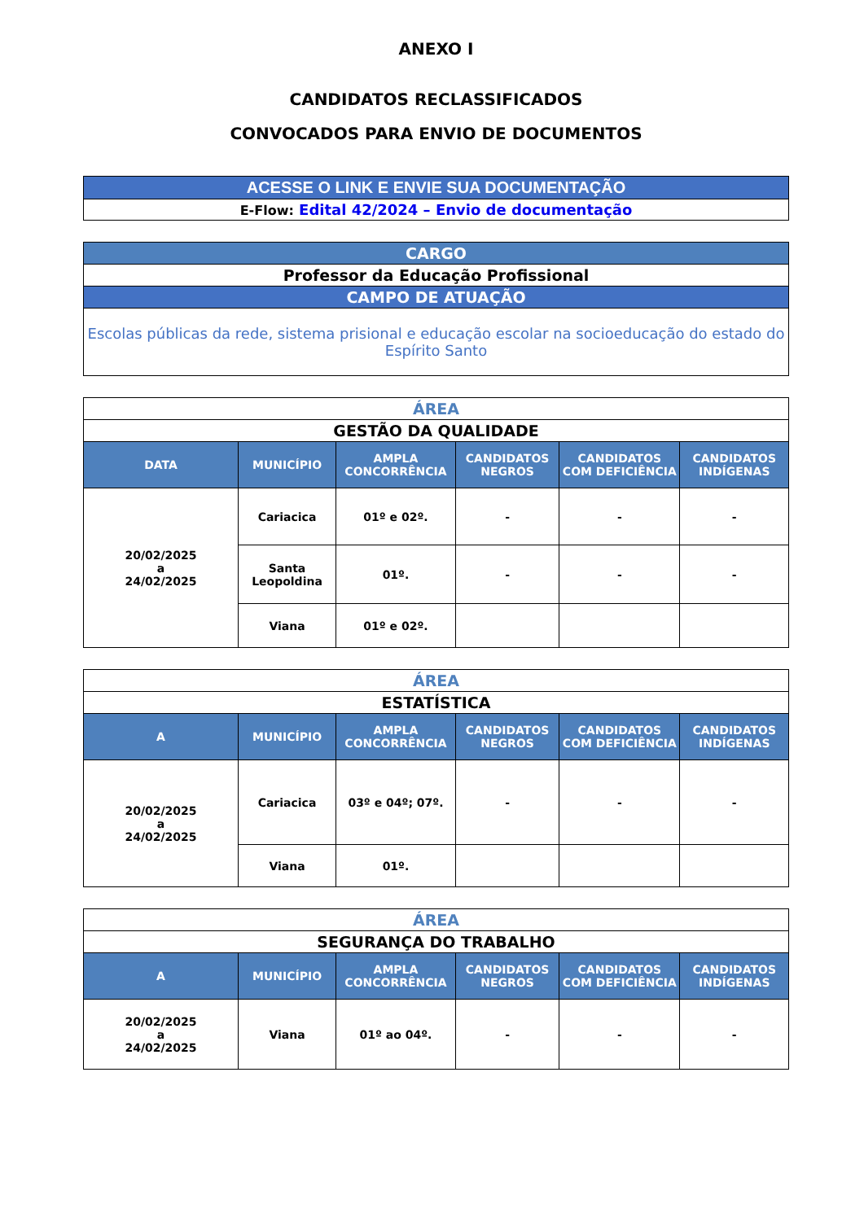ANEXO I
CANDIDATOS RECLASSIFICADOS
CONVOCADOS PARA ENVIO DE DOCUMENTOS
| ACESSE O LINK E ENVIE SUA DOCUMENTAÇÃO |
| E-Flow: Edital 42/2024 – Envio de documentação |
| CARGO |
| Professor da Educação Profissional |
| CAMPO DE ATUAÇÃO |
| Escolas públicas da rede, sistema prisional e educação escolar na socioeducação do estado do Espírito Santo |
| ÁREA | | | | | |
| GESTÃO DA QUALIDADE | | | | | |
| DATA | MUNICÍPIO | AMPLA CONCORRÊNCIA | CANDIDATOS NEGROS | CANDIDATOS COM DEFICIÊNCIA | CANDIDATOS INDÍGENAS |
| 20/02/2025 a 24/02/2025 | Cariacica | 01º e 02º. | - | - | - |
| | Santa Leopoldina | 01º. | - | - | - |
| | Viana | 01º e 02º. | | | |
| ÁREA | | | | | |
| ESTATÍSTICA | | | | | |
| A | MUNICÍPIO | AMPLA CONCORRÊNCIA | CANDIDATOS NEGROS | CANDIDATOS COM DEFICIÊNCIA | CANDIDATOS INDÍGENAS |
| 20/02/2025 a 24/02/2025 | Cariacica | 03º e 04º; 07º. | - | - | - |
| | Viana | 01º. | | | |
| ÁREA | | | | | |
| SEGURANÇA DO TRABALHO | | | | | |
| A | MUNICÍPIO | AMPLA CONCORRÊNCIA | CANDIDATOS NEGROS | CANDIDATOS COM DEFICIÊNCIA | CANDIDATOS INDÍGENAS |
| 20/02/2025 a 24/02/2025 | Viana | 01º ao 04º. | - | - | - |